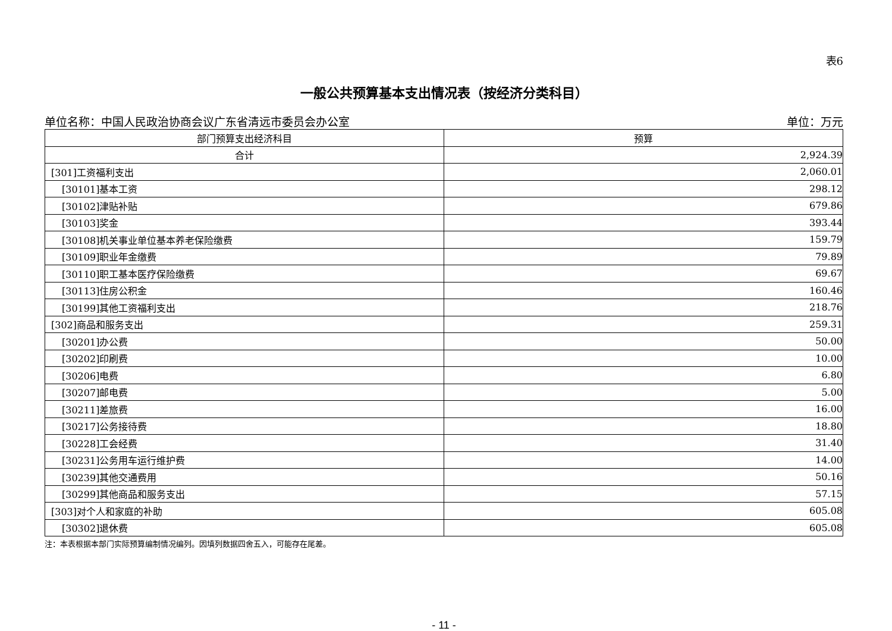表6
一般公共预算基本支出情况表（按经济分类科目）
单位名称：中国人民政治协商会议广东省清远市委员会办公室 单位：万元
| 部门预算支出经济科目 | 预算 |
| --- | --- |
| 合计 | 2,924.39 |
| [301]工资福利支出 | 2,060.01 |
| [30101]基本工资 | 298.12 |
| [30102]津贴补贴 | 679.86 |
| [30103]奖金 | 393.44 |
| [30108]机关事业单位基本养老保险缴费 | 159.79 |
| [30109]职业年金缴费 | 79.89 |
| [30110]职工基本医疗保险缴费 | 69.67 |
| [30113]住房公积金 | 160.46 |
| [30199]其他工资福利支出 | 218.76 |
| [302]商品和服务支出 | 259.31 |
| [30201]办公费 | 50.00 |
| [30202]印刷费 | 10.00 |
| [30206]电费 | 6.80 |
| [30207]邮电费 | 5.00 |
| [30211]差旅费 | 16.00 |
| [30217]公务接待费 | 18.80 |
| [30228]工会经费 | 31.40 |
| [30231]公务用车运行维护费 | 14.00 |
| [30239]其他交通费用 | 50.16 |
| [30299]其他商品和服务支出 | 57.15 |
| [303]对个人和家庭的补助 | 605.08 |
| [30302]退休费 | 605.08 |
注：本表根据本部门实际预算编制情况编列。因填列数据四舍五入，可能存在尾差。
- 11 -